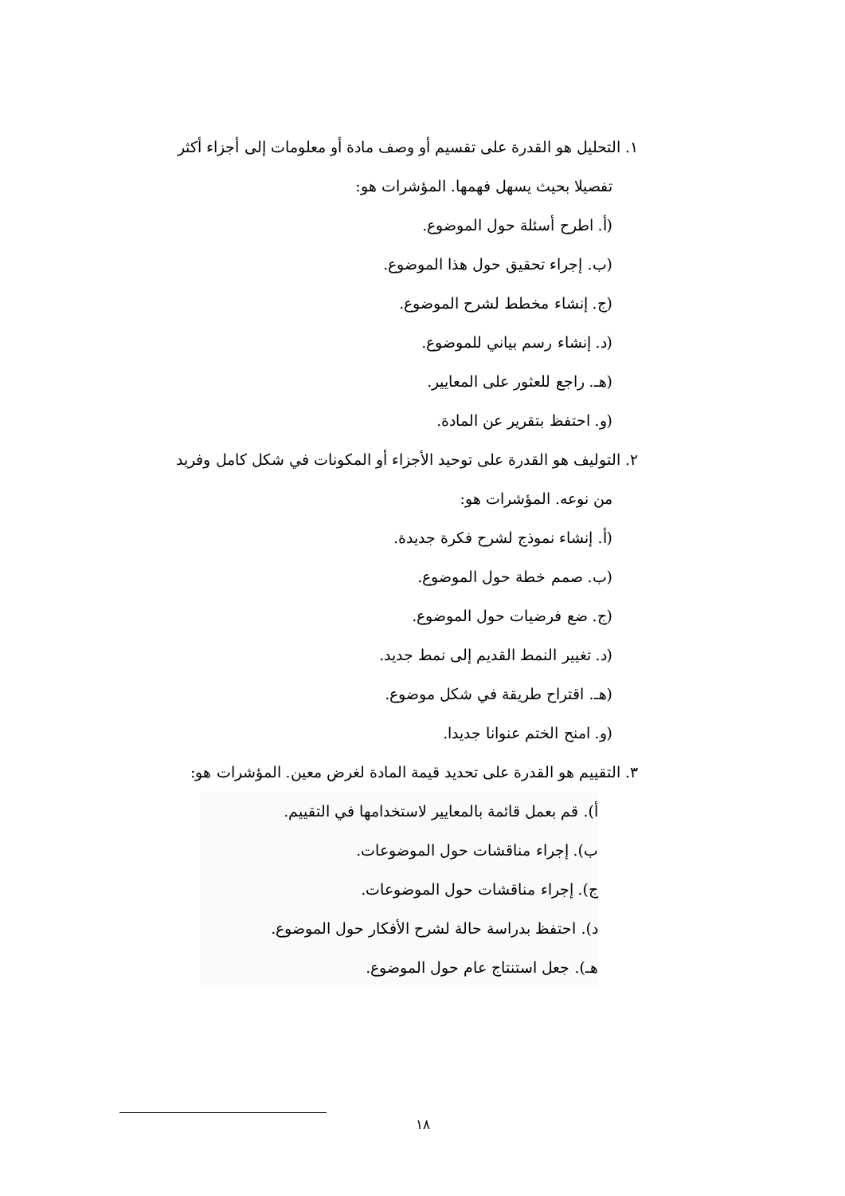١. التحليل هو القدرة على تقسيم أو وصف مادة أو معلومات إلى أجزاء أكثر
تفصيلا بحيث يسهل فهمها. المؤشرات هو:
(أ. اطرح أسئلة حول الموضوع.
(ب. إجراء تحقيق حول هذا الموضوع.
(ج. إنشاء مخطط لشرح الموضوع.
(د. إنشاء رسم بياني للموضوع.
(هـ. راجع للعثور على المعايير.
(و. احتفظ بتقرير عن المادة.
٢. التوليف هو القدرة على توحيد الأجزاء أو المكونات في شكل كامل وفريد
من نوعه. المؤشرات هو:
(أ. إنشاء نموذج لشرح فكرة جديدة.
(ب. صمم خطة حول الموضوع.
(ج. ضع فرضيات حول الموضوع.
(د. تغيير النمط القديم إلى نمط جديد.
(هـ. اقتراح طريقة في شكل موضوع.
(و. امنح الختم عنوانا جديدا.
٣. التقييم هو القدرة على تحديد قيمة المادة لغرض معين. المؤشرات هو:
أ). قم بعمل قائمة بالمعايير لاستخدامها في التقييم.
ب). إجراء مناقشات حول الموضوعات.
ج). إجراء مناقشات حول الموضوعات.
د). احتفظ بدراسة حالة لشرح الأفكار حول الموضوع.
هـ). جعل استنتاج عام حول الموضوع.
١٨